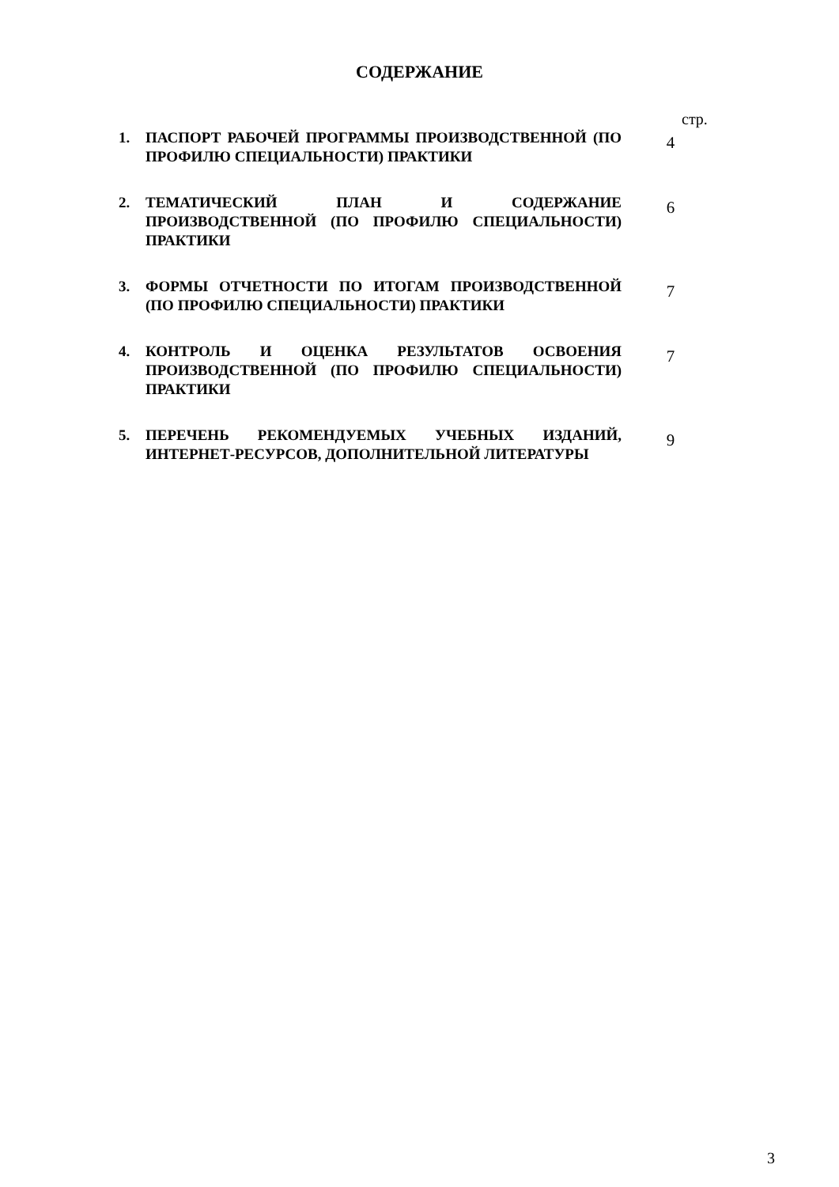СОДЕРЖАНИЕ
стр.
1. ПАСПОРТ РАБОЧЕЙ ПРОГРАММЫ ПРОИЗВОДСТВЕННОЙ (ПО ПРОФИЛЮ СПЕЦИАЛЬНОСТИ) ПРАКТИКИ
4
2. ТЕМАТИЧЕСКИЙ ПЛАН И СОДЕРЖАНИЕ ПРОИЗВОДСТВЕННОЙ (ПО ПРОФИЛЮ СПЕЦИАЛЬНОСТИ) ПРАКТИКИ
6
3. ФОРМЫ ОТЧЕТНОСТИ ПО ИТОГАМ ПРОИЗВОДСТВЕННОЙ (ПО ПРОФИЛЮ СПЕЦИАЛЬНОСТИ) ПРАКТИКИ
7
4. КОНТРОЛЬ И ОЦЕНКА РЕЗУЛЬТАТОВ ОСВОЕНИЯ ПРОИЗВОДСТВЕННОЙ (ПО ПРОФИЛЮ СПЕЦИАЛЬНОСТИ) ПРАКТИКИ
7
5. ПЕРЕЧЕНЬ РЕКОМЕНДУЕМЫХ УЧЕБНЫХ ИЗДАНИЙ, ИНТЕРНЕТ-РЕСУРСОВ, ДОПОЛНИТЕЛЬНОЙ ЛИТЕРАТУРЫ
9
3